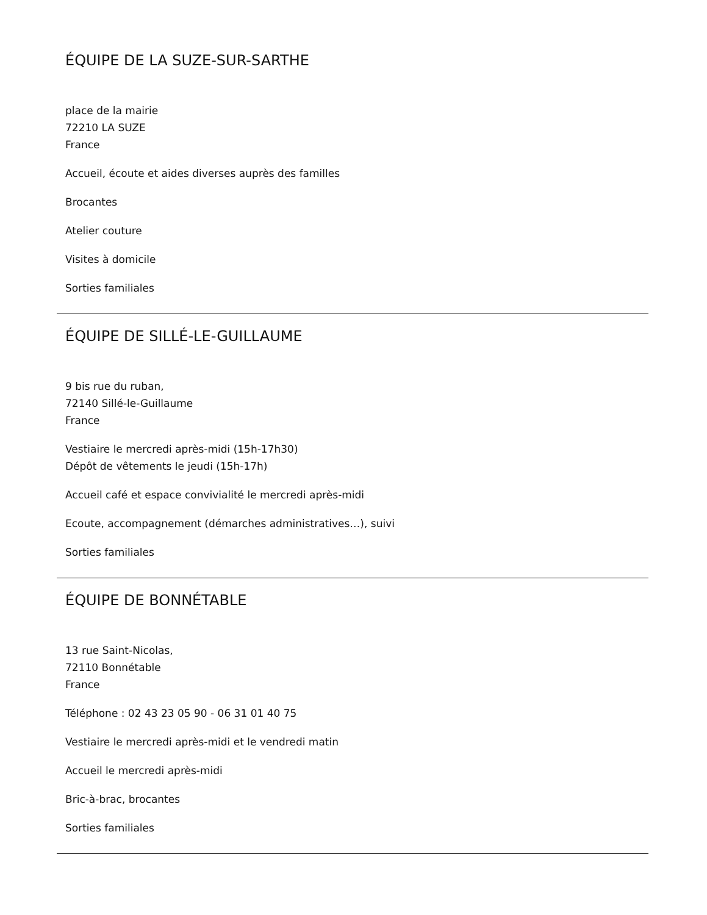ÉQUIPE DE LA SUZE-SUR-SARTHE
place de la mairie
72210 LA SUZE
France
Accueil, écoute et aides diverses auprès des familles
Brocantes
Atelier couture
Visites à domicile
Sorties familiales
ÉQUIPE DE SILLÉ-LE-GUILLAUME
9 bis rue du ruban,
72140 Sillé-le-Guillaume
France
Vestiaire le mercredi après-midi (15h-17h30)
Dépôt de vêtements le jeudi (15h-17h)
Accueil café et espace convivialité le mercredi après-midi
Ecoute, accompagnement (démarches administratives…), suivi
Sorties familiales
ÉQUIPE DE BONNÉTABLE
13 rue Saint-Nicolas,
72110 Bonnétable
France
Téléphone : 02 43 23 05 90 - 06 31 01 40 75
Vestiaire le mercredi après-midi et le vendredi matin
Accueil le mercredi après-midi
Bric-à-brac, brocantes
Sorties familiales